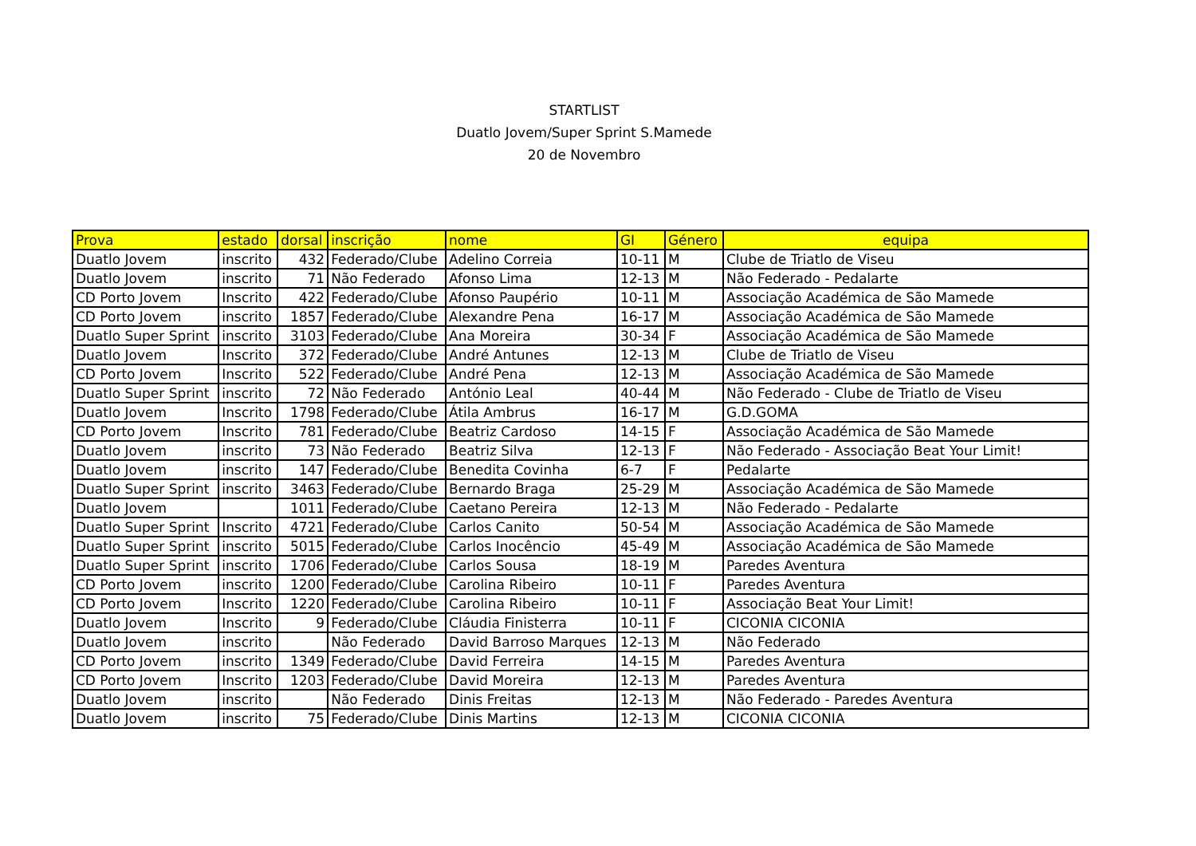STARTLIST
Duatlo Jovem/Super Sprint S.Mamede
20 de Novembro
| Prova | estado | dorsal | inscrição | nome | GI | Género | equipa |
| --- | --- | --- | --- | --- | --- | --- | --- |
| Duatlo Jovem | inscrito | 432 | Federado/Clube | Adelino Correia | 10-11 | M | Clube de Triatlo de Viseu |
| Duatlo Jovem | inscrito | 71 | Não Federado | Afonso Lima | 12-13 | M | Não Federado - Pedalarte |
| CD Porto Jovem | Inscrito | 422 | Federado/Clube | Afonso Paupério | 10-11 | M | Associação Académica de São Mamede |
| CD Porto Jovem | inscrito | 1857 | Federado/Clube | Alexandre Pena | 16-17 | M | Associação Académica de São Mamede |
| Duatlo Super Sprint | inscrito | 3103 | Federado/Clube | Ana Moreira | 30-34 | F | Associação Académica de São Mamede |
| Duatlo Jovem | Inscrito | 372 | Federado/Clube | André Antunes | 12-13 | M | Clube de Triatlo de Viseu |
| CD Porto Jovem | Inscrito | 522 | Federado/Clube | André Pena | 12-13 | M | Associação Académica de São Mamede |
| Duatlo Super Sprint | inscrito | 72 | Não Federado | António Leal | 40-44 | M | Não Federado - Clube de Triatlo de Viseu |
| Duatlo Jovem | Inscrito | 1798 | Federado/Clube | Átila Ambrus | 16-17 | M | G.D.GOMA |
| CD Porto Jovem | Inscrito | 781 | Federado/Clube | Beatriz Cardoso | 14-15 | F | Associação Académica de São Mamede |
| Duatlo Jovem | inscrito | 73 | Não Federado | Beatriz Silva | 12-13 | F | Não Federado - Associação Beat Your Limit! |
| Duatlo Jovem | inscrito | 147 | Federado/Clube | Benedita Covinha | 6-7 | F | Pedalarte |
| Duatlo Super Sprint | inscrito | 3463 | Federado/Clube | Bernardo Braga | 25-29 | M | Associação Académica de São Mamede |
| Duatlo Jovem | | 1011 | Federado/Clube | Caetano Pereira | 12-13 | M | Não Federado - Pedalarte |
| Duatlo Super Sprint | Inscrito | 4721 | Federado/Clube | Carlos Canito | 50-54 | M | Associação Académica de São Mamede |
| Duatlo Super Sprint | inscrito | 5015 | Federado/Clube | Carlos Inocêncio | 45-49 | M | Associação Académica de São Mamede |
| Duatlo Super Sprint | inscrito | 1706 | Federado/Clube | Carlos Sousa | 18-19 | M | Paredes Aventura |
| CD Porto Jovem | inscrito | 1200 | Federado/Clube | Carolina Ribeiro | 10-11 | F | Paredes Aventura |
| CD Porto Jovem | Inscrito | 1220 | Federado/Clube | Carolina Ribeiro | 10-11 | F | Associação Beat Your Limit! |
| Duatlo Jovem | Inscrito | 9 | Federado/Clube | Cláudia Finisterra | 10-11 | F | CICONIA CICONIA |
| Duatlo Jovem | inscrito | | Não Federado | David Barroso Marques | 12-13 | M | Não Federado |
| CD Porto Jovem | inscrito | 1349 | Federado/Clube | David Ferreira | 14-15 | M | Paredes Aventura |
| CD Porto Jovem | Inscrito | 1203 | Federado/Clube | David Moreira | 12-13 | M | Paredes Aventura |
| Duatlo Jovem | inscrito | | Não Federado | Dinis Freitas | 12-13 | M | Não Federado - Paredes Aventura |
| Duatlo Jovem | inscrito | 75 | Federado/Clube | Dinis Martins | 12-13 | M | CICONIA CICONIA |